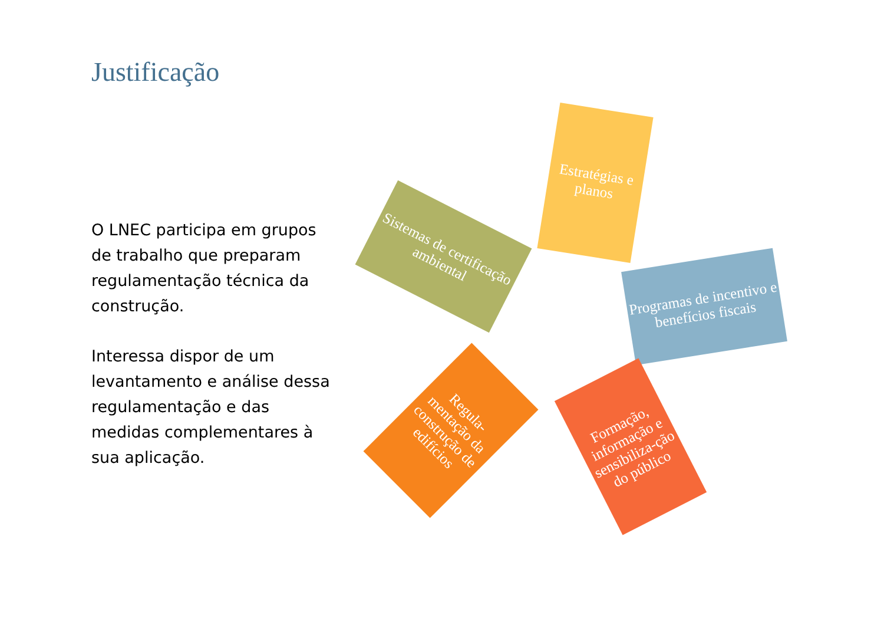Justificação
O LNEC participa em grupos de trabalho que preparam regulamentação técnica da construção.
Interessa dispor de um levantamento e análise dessa regulamentação e das medidas complementares à sua aplicação.
Estratégias e planos
Programas de incentivo e benefícios fiscais
Formação, informação e sensibiliza-ção do público
Regula-mentação da construção de edifícios
Sistemas de certificação ambiental